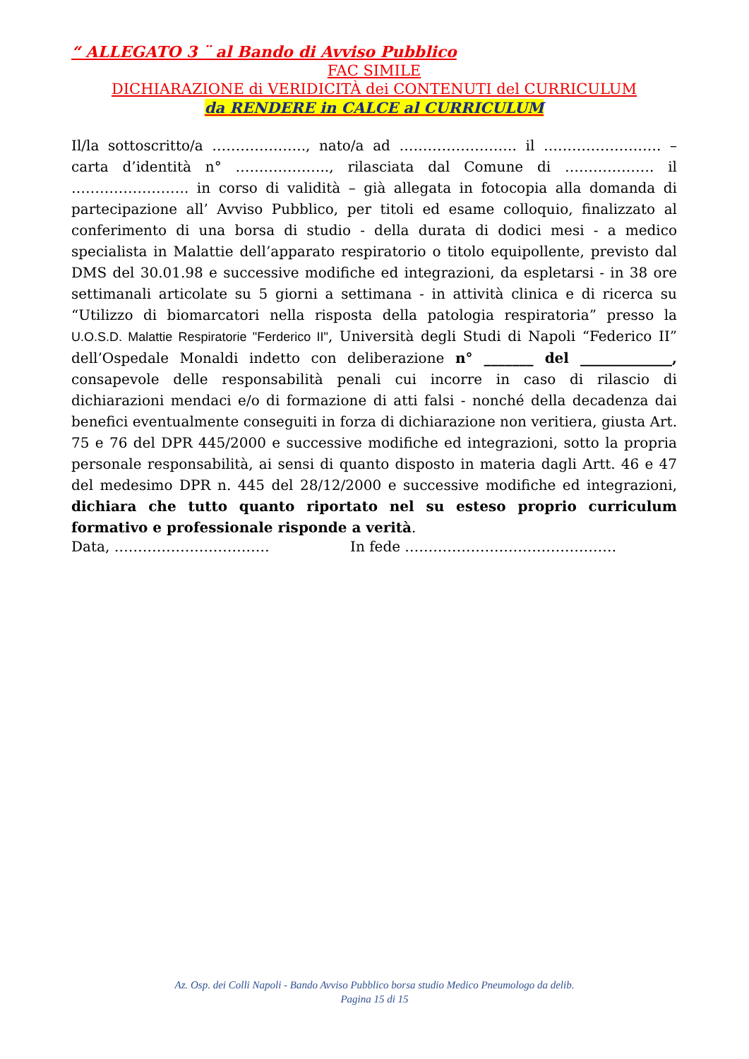“ ALLEGATO 3 ¨ al Bando di Avviso Pubblico
FAC SIMILE
DICHIARAZIONE di VERIDICITÀ dei CONTENUTI del CURRICULUM
da RENDERE in CALCE al CURRICULUM
Il/la sottoscritto/a ……………….., nato/a ad ……………………. il ……………………. – carta d’identità n° ……………….., rilasciata dal Comune di ………………. il ……………………. in corso di validità – già allegata in fotocopia alla domanda di partecipazione all’ Avviso Pubblico, per titoli ed esame colloquio, finalizzato al conferimento di una borsa di studio - della durata di dodici mesi - a medico specialista in Malattie dell’apparato respiratorio o titolo equipollente, previsto dal DMS del 30.01.98 e successive modifiche ed integrazioni, da espletarsi - in 38 ore settimanali articolate su 5 giorni a settimana - in attività clinica e di ricerca su “Utilizzo di biomarcatori nella risposta della patologia respiratoria” presso la U.O.S.D. Malattie Respiratorie "Ferderico II", Università degli Studi di Napoli “Federico II” dell’Ospedale Monaldi indetto con deliberazione n° _______ del _____________, consapevole delle responsabilità penali cui incorre in caso di rilascio di dichiarazioni mendaci e/o di formazione di atti falsi - nonché della decadenza dai benefici eventualmente conseguiti in forza di dichiarazione non veritiera, giusta Art. 75 e 76 del DPR 445/2000 e successive modifiche ed integrazioni, sotto la propria personale responsabilità, ai sensi di quanto disposto in materia dagli Artt. 46 e 47 del medesimo DPR n. 445 del 28/12/2000 e successive modifiche ed integrazioni, dichiara che tutto quanto riportato nel su esteso proprio curriculum formativo e professionale risponde a verità.
Data, …………………………… In fede ………………………………………
Az. Osp. dei Colli Napoli - Bando Avviso Pubblico borsa studio Medico Pneumologo da delib.
Pagina 15 di 15